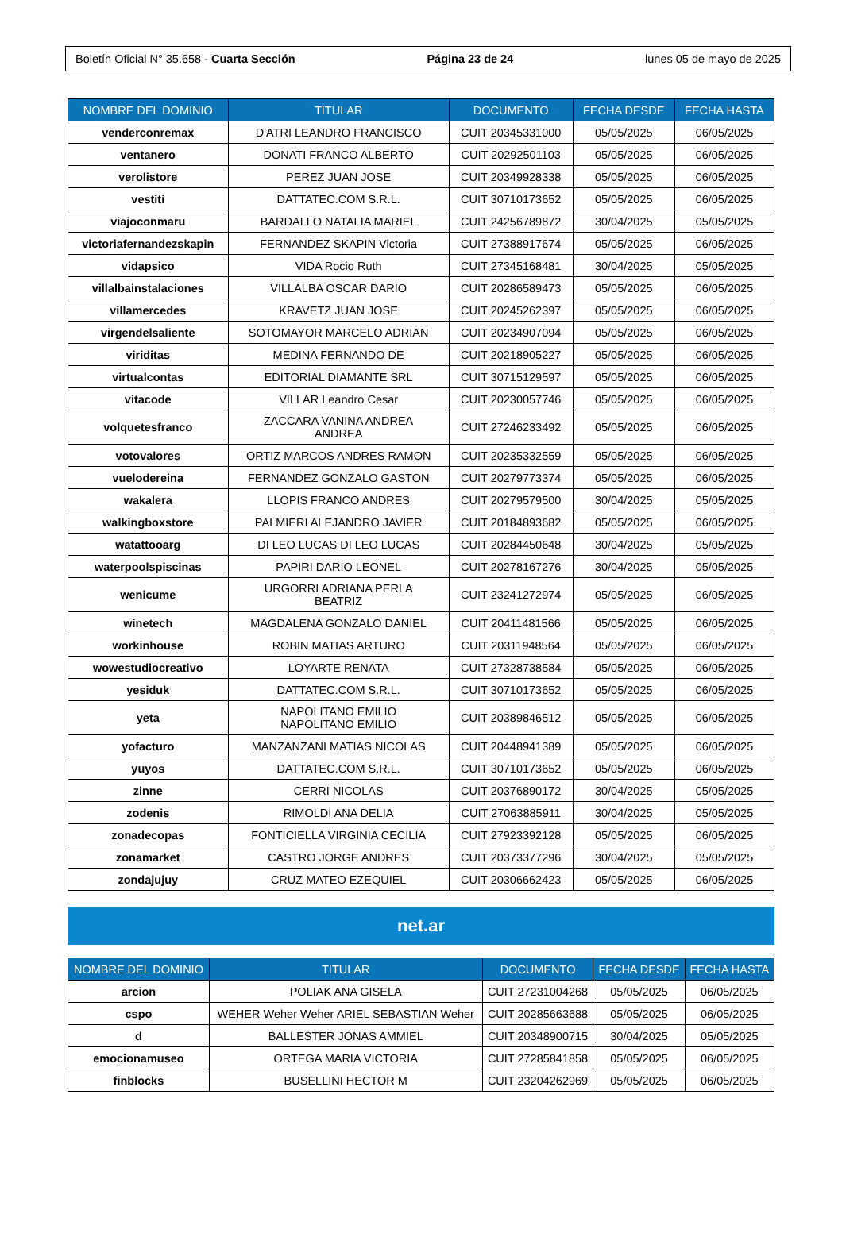Boletín Oficial N° 35.658 - Cuarta Sección Página 23 de 24 lunes 05 de mayo de 2025
| NOMBRE DEL DOMINIO | TITULAR | DOCUMENTO | FECHA DESDE | FECHA HASTA |
| --- | --- | --- | --- | --- |
| venderconremax | D'ATRI LEANDRO FRANCISCO | CUIT 20345331000 | 05/05/2025 | 06/05/2025 |
| ventanero | DONATI FRANCO ALBERTO | CUIT 20292501103 | 05/05/2025 | 06/05/2025 |
| verolistore | PEREZ JUAN JOSE | CUIT 20349928338 | 05/05/2025 | 06/05/2025 |
| vestiti | DATTATEC.COM S.R.L. | CUIT 30710173652 | 05/05/2025 | 06/05/2025 |
| viajoconmaru | BARDALLO NATALIA MARIEL | CUIT 24256789872 | 30/04/2025 | 05/05/2025 |
| victoriafernandezskapin | FERNANDEZ SKAPIN Victoria | CUIT 27388917674 | 05/05/2025 | 06/05/2025 |
| vidapsico | VIDA Rocio Ruth | CUIT 27345168481 | 30/04/2025 | 05/05/2025 |
| villalbainstalaciones | VILLALBA OSCAR DARIO | CUIT 20286589473 | 05/05/2025 | 06/05/2025 |
| villamercedes | KRAVETZ JUAN JOSE | CUIT 20245262397 | 05/05/2025 | 06/05/2025 |
| virgendelsaliente | SOTOMAYOR MARCELO ADRIAN | CUIT 20234907094 | 05/05/2025 | 06/05/2025 |
| viriditas | MEDINA FERNANDO DE | CUIT 20218905227 | 05/05/2025 | 06/05/2025 |
| virtualcontas | EDITORIAL DIAMANTE SRL | CUIT 30715129597 | 05/05/2025 | 06/05/2025 |
| vitacode | VILLAR Leandro Cesar | CUIT 20230057746 | 05/05/2025 | 06/05/2025 |
| volquetesfranco | ZACCARA VANINA ANDREA ANDREA | CUIT 27246233492 | 05/05/2025 | 06/05/2025 |
| votovalores | ORTIZ MARCOS ANDRES RAMON | CUIT 20235332559 | 05/05/2025 | 06/05/2025 |
| vuelodereina | FERNANDEZ GONZALO GASTON | CUIT 20279773374 | 05/05/2025 | 06/05/2025 |
| wakalera | LLOPIS FRANCO ANDRES | CUIT 20279579500 | 30/04/2025 | 05/05/2025 |
| walkingboxstore | PALMIERI ALEJANDRO JAVIER | CUIT 20184893682 | 05/05/2025 | 06/05/2025 |
| watattooarg | DI LEO LUCAS DI LEO LUCAS | CUIT 20284450648 | 30/04/2025 | 05/05/2025 |
| waterpoolspiscinas | PAPIRI DARIO LEONEL | CUIT 20278167276 | 30/04/2025 | 05/05/2025 |
| wenicume | URGORRI ADRIANA PERLA BEATRIZ | CUIT 23241272974 | 05/05/2025 | 06/05/2025 |
| winetech | MAGDALENA GONZALO DANIEL | CUIT 20411481566 | 05/05/2025 | 06/05/2025 |
| workinhouse | ROBIN MATIAS ARTURO | CUIT 20311948564 | 05/05/2025 | 06/05/2025 |
| wowestudiocreativo | LOYARTE RENATA | CUIT 27328738584 | 05/05/2025 | 06/05/2025 |
| yesiduk | DATTATEC.COM S.R.L. | CUIT 30710173652 | 05/05/2025 | 06/05/2025 |
| yeta | NAPOLITANO EMILIO NAPOLITANO EMILIO | CUIT 20389846512 | 05/05/2025 | 06/05/2025 |
| yofacturo | MANZANZANI MATIAS NICOLAS | CUIT 20448941389 | 05/05/2025 | 06/05/2025 |
| yuyos | DATTATEC.COM S.R.L. | CUIT 30710173652 | 05/05/2025 | 06/05/2025 |
| zinne | CERRI NICOLAS | CUIT 20376890172 | 30/04/2025 | 05/05/2025 |
| zodenis | RIMOLDI ANA DELIA | CUIT 27063885911 | 30/04/2025 | 05/05/2025 |
| zonadecopas | FONTICIELLA VIRGINIA CECILIA | CUIT 27923392128 | 05/05/2025 | 06/05/2025 |
| zonamarket | CASTRO JORGE ANDRES | CUIT 20373377296 | 30/04/2025 | 05/05/2025 |
| zondajujuy | CRUZ MATEO EZEQUIEL | CUIT 20306662423 | 05/05/2025 | 06/05/2025 |
net.ar
| NOMBRE DEL DOMINIO | TITULAR | DOCUMENTO | FECHA DESDE | FECHA HASTA |
| --- | --- | --- | --- | --- |
| arcion | POLIAK ANA GISELA | CUIT 27231004268 | 05/05/2025 | 06/05/2025 |
| cspo | WEHER Weher Weher ARIEL SEBASTIAN Weher | CUIT 20285663688 | 05/05/2025 | 06/05/2025 |
| d | BALLESTER JONAS AMMIEL | CUIT 20348900715 | 30/04/2025 | 05/05/2025 |
| emocionamuseo | ORTEGA MARIA VICTORIA | CUIT 27285841858 | 05/05/2025 | 06/05/2025 |
| finblocks | BUSELLINI HECTOR M | CUIT 23204262969 | 05/05/2025 | 06/05/2025 |